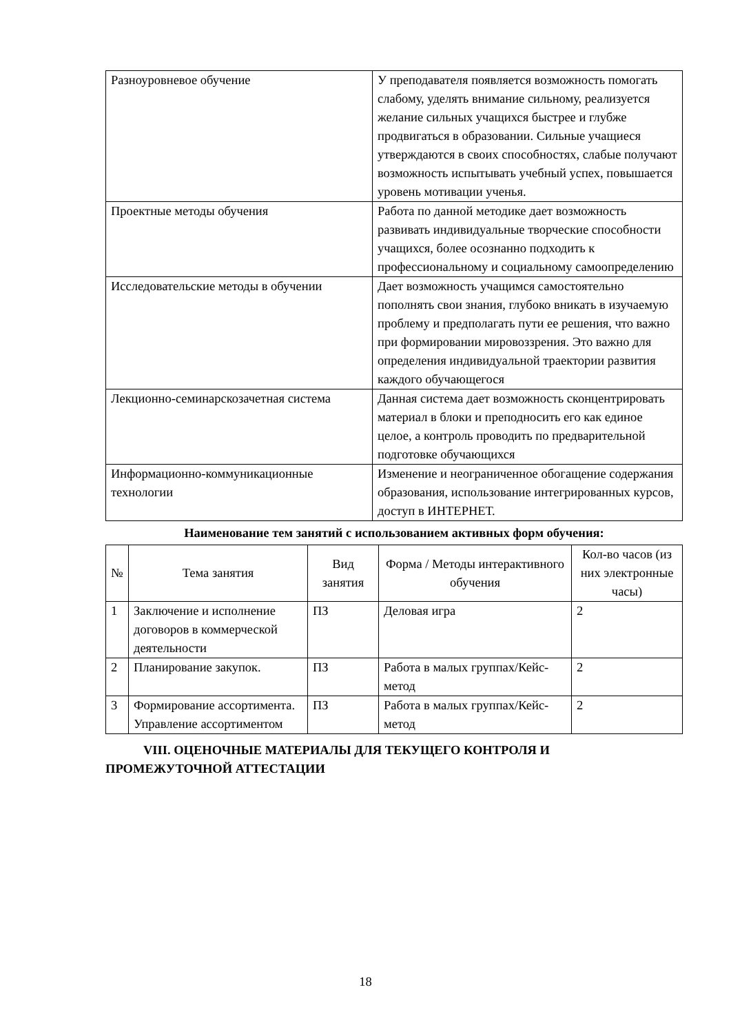| Разноуровневое обучение | У преподавателя появляется возможность помогать слабому, уделять внимание сильному, реализуется желание сильных учащихся быстрее и глубже продвигаться в образовании. Сильные учащиеся утверждаются в своих способностях, слабые получают возможность испытывать учебный успех, повышается уровень мотивации ученья. |
| Проектные методы обучения | Работа по данной методике дает возможность развивать индивидуальные творческие способности учащихся, более осознанно подходить к профессиональному и социальному самоопределению |
| Исследовательские методы в обучении | Дает возможность учащимся самостоятельно пополнять свои знания, глубоко вникать в изучаемую проблему и предполагать пути ее решения, что важно при формировании мировоззрения. Это важно для определения индивидуальной траектории развития каждого обучающегося |
| Лекционно-семинарскозачетная система | Данная система дает возможность сконцентрировать материал в блоки и преподносить его как единое целое, а контроль проводить по предварительной подготовке обучающихся |
| Информационно-коммуникационные технологии | Изменение и неограниченное обогащение содержания образования, использование интегрированных курсов, доступ в ИНТЕРНЕТ. |
Наименование тем занятий с использованием активных форм обучения:
| № | Тема занятия | Вид занятия | Форма / Методы интерактивного обучения | Кол-во часов (из них электронные часы) |
| --- | --- | --- | --- | --- |
| 1 | Заключение и исполнение договоров в коммерческой деятельности | ПЗ | Деловая игра | 2 |
| 2 | Планирование закупок. | ПЗ | Работа в малых группах/Кейс-метод | 2 |
| 3 | Формирование ассортимента. Управление ассортиментом | ПЗ | Работа в малых группах/Кейс-метод | 2 |
VIII. ОЦЕНОЧНЫЕ МАТЕРИАЛЫ ДЛЯ ТЕКУЩЕГО КОНТРОЛЯ И
ПРОМЕЖУТОЧНОЙ АТТЕСТАЦИИ
18